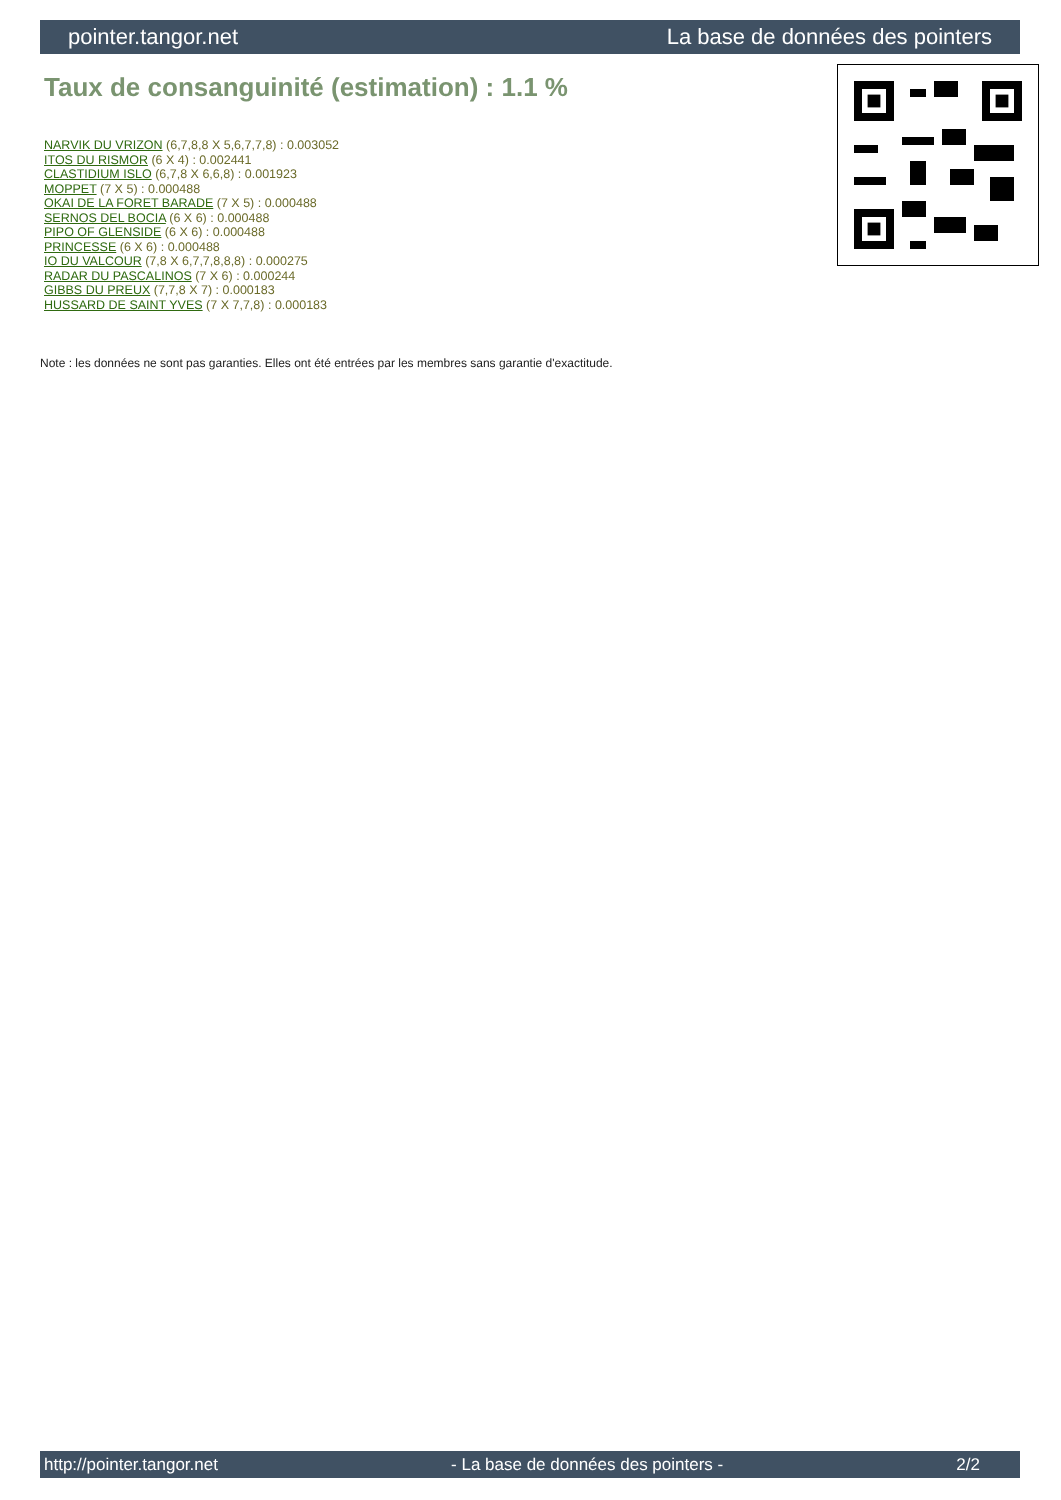pointer.tangor.net La base de données des pointers
Taux de consanguinité (estimation) : 1.1 %
NARVIK DU VRIZON (6,7,8,8 X 5,6,7,7,8) : 0.003052
ITOS DU RISMOR (6 X 4) : 0.002441
CLASTIDIUM ISLO (6,7,8 X 6,6,8) : 0.001923
MOPPET (7 X 5) : 0.000488
OKAI DE LA FORET BARADE (7 X 5) : 0.000488
SERNOS DEL BOCIA (6 X 6) : 0.000488
PIPO OF GLENSIDE (6 X 6) : 0.000488
PRINCESSE (6 X 6) : 0.000488
IO DU VALCOUR (7,8 X 6,7,7,8,8,8) : 0.000275
RADAR DU PASCALINOS (7 X 6) : 0.000244
GIBBS DU PREUX (7,7,8 X 7) : 0.000183
HUSSARD DE SAINT YVES (7 X 7,7,8) : 0.000183
Note : les données ne sont pas garanties. Elles ont été entrées par les membres sans garantie d'exactitude.
http://pointer.tangor.net - La base de données des pointers - 2/2